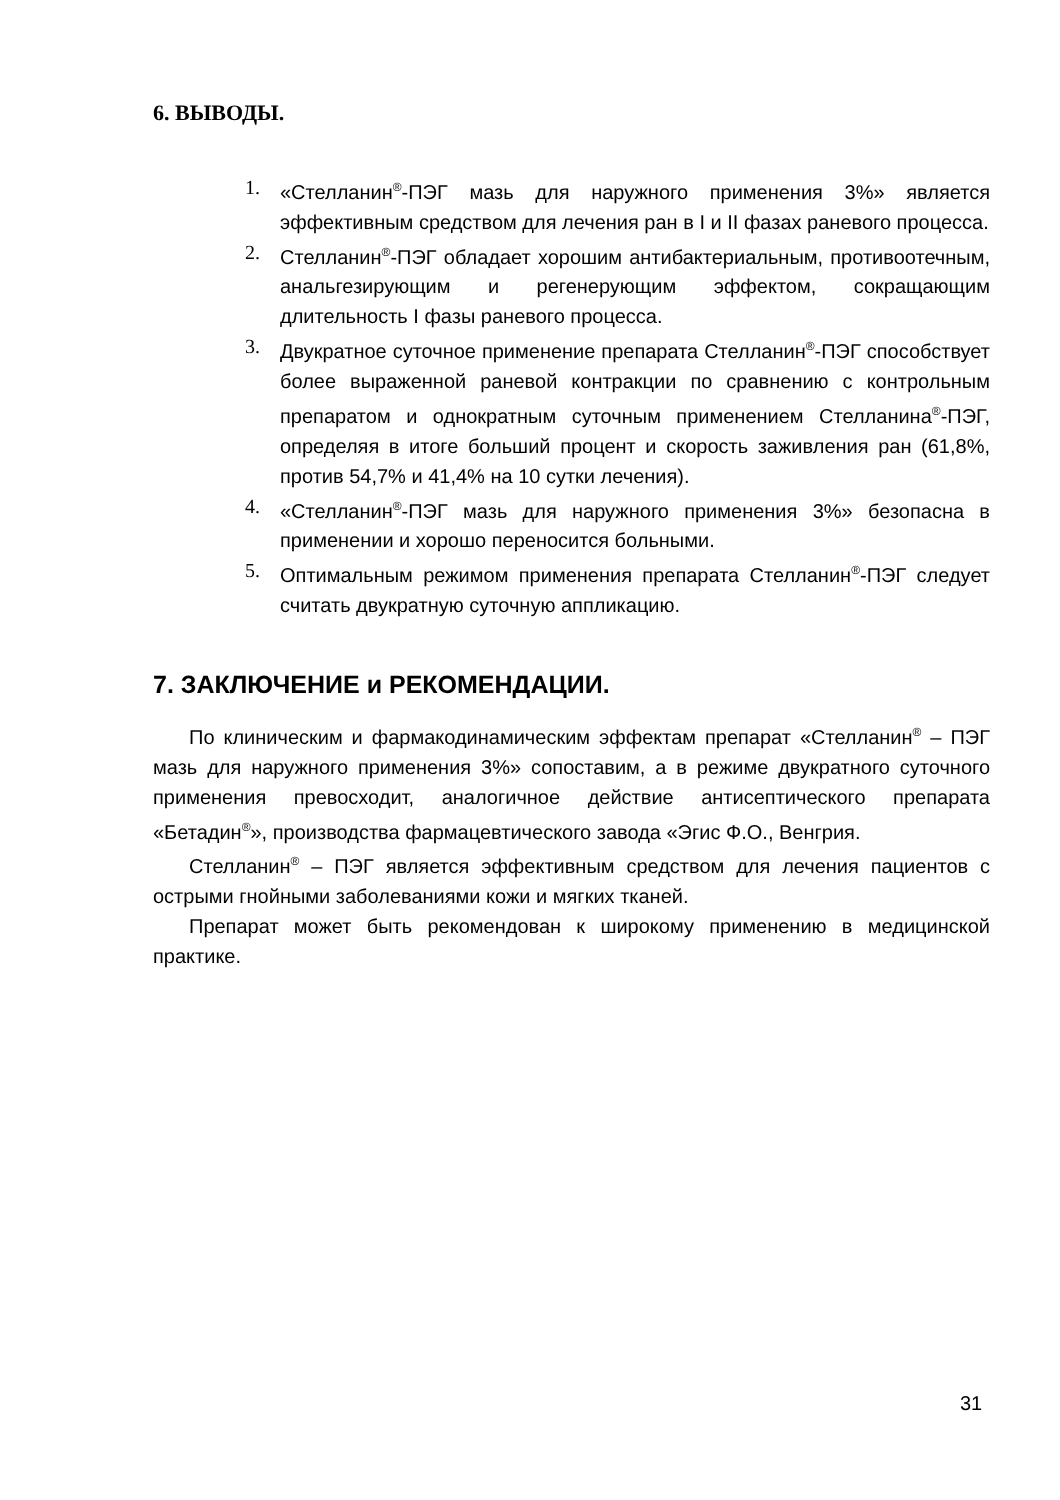6. ВЫВОДЫ.
1. «Стелланин<sup>®</sup>-ПЭГ мазь для наружного применения 3%» является эффективным средством для лечения ран в I и II фазах раневого процесса.
2. Стелланин<sup>®</sup>-ПЭГ обладает хорошим антибактериальным, противоотечным, анальгезирующим и регенерующим эффектом, сокращающим длительность I фазы раневого процесса.
3. Двукратное суточное применение препарата Стелланин<sup>®</sup>-ПЭГ способствует более выраженной раневой контракции по сравнению с контрольным препаратом и однократным суточным применением Стелланина<sup>®</sup>-ПЭГ, определяя в итоге больший процент и скорость заживления ран (61,8%, против 54,7% и 41,4% на 10 сутки лечения).
4. «Стелланин<sup>®</sup>-ПЭГ мазь для наружного применения 3%» безопасна в применении и хорошо переносится больными.
5. Оптимальным режимом применения препарата Стелланин<sup>®</sup>-ПЭГ следует считать двукратную суточную аппликацию.
7. ЗАКЛЮЧЕНИЕ и РЕКОМЕНДАЦИИ.
По клиническим и фармакодинамическим эффектам препарат «Стелланин<sup>®</sup> – ПЭГ мазь для наружного применения 3%» сопоставим, а в режиме двукратного суточного применения превосходит, аналогичное действие антисептического препарата «Бетадин<sup>®</sup>», производства фармацевтического завода «Эгис Ф.О., Венгрия.
Стелланин<sup>®</sup> – ПЭГ является эффективным средством для лечения пациентов с острыми гнойными заболеваниями кожи и мягких тканей.
Препарат может быть рекомендован к широкому применению в медицинской практике.
31